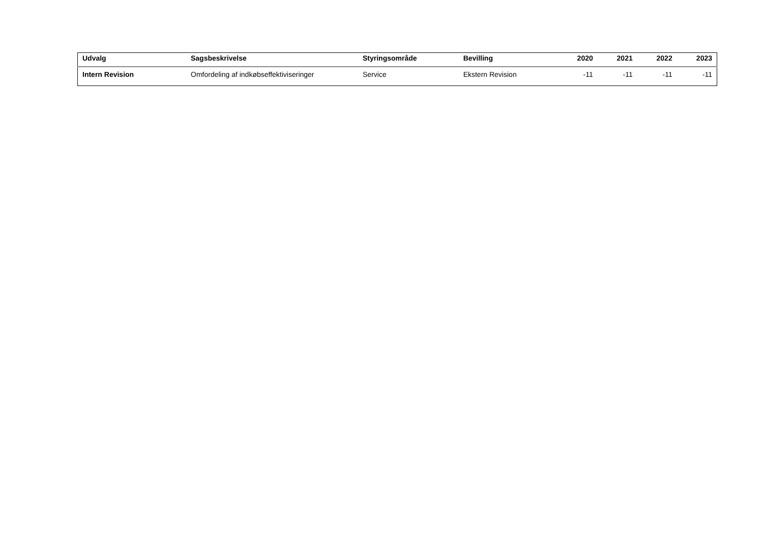| Udvalg | Sagsbeskrivelse | Styringsområde | Bevilling | 2020 | 2021 | 2022 | 2023 |
| --- | --- | --- | --- | --- | --- | --- | --- |
| Intern Revision | Omfordeling af indkøbseffektiviseringer | Service | Ekstern Revision | -11 | -11 | -11 | -11 |